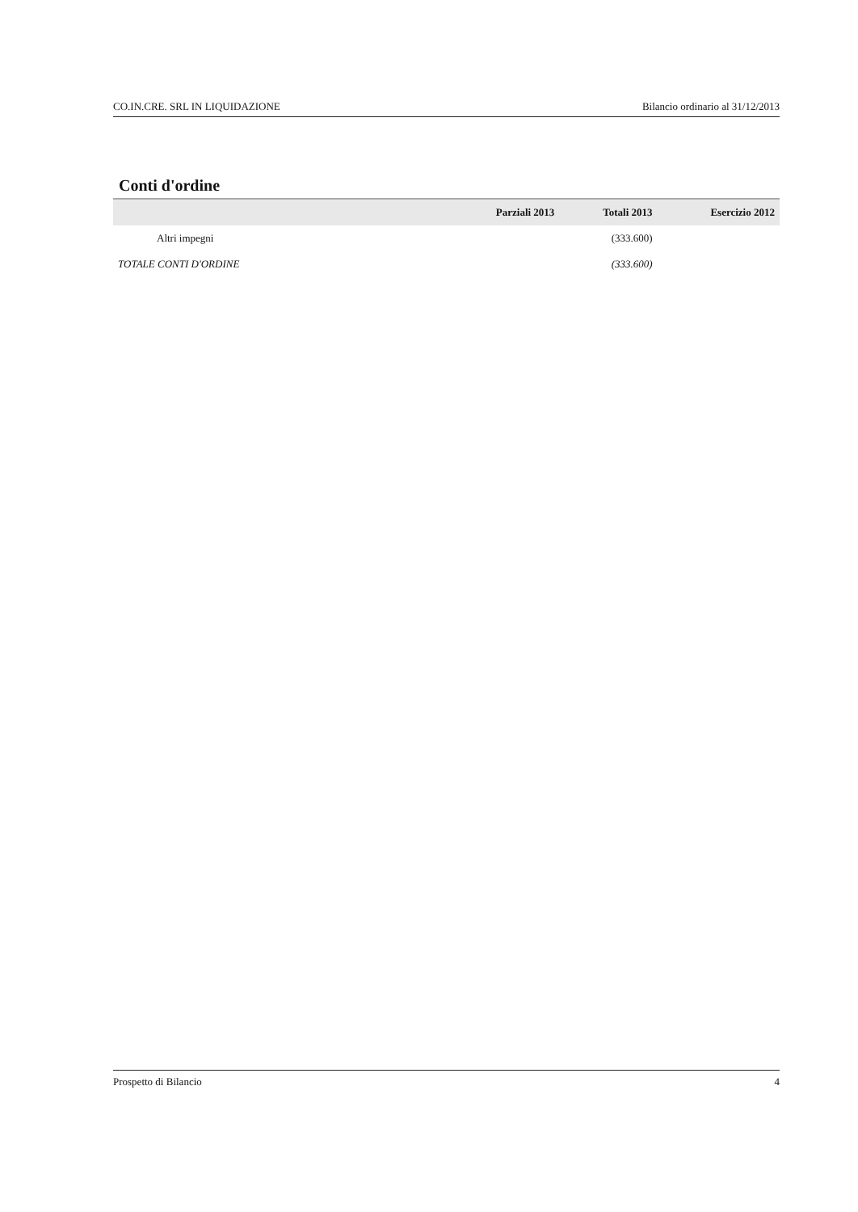CO.IN.CRE. SRL IN LIQUIDAZIONE Bilancio ordinario al 31/12/2013
Conti d'ordine
| | Parziali 2013 | Totali 2013 | Esercizio 2012 |
| --- | --- | --- | --- |
| Altri impegni | | (333.600) | |
| TOTALE CONTI D'ORDINE | | (333.600) | |
Prospetto di Bilancio 4